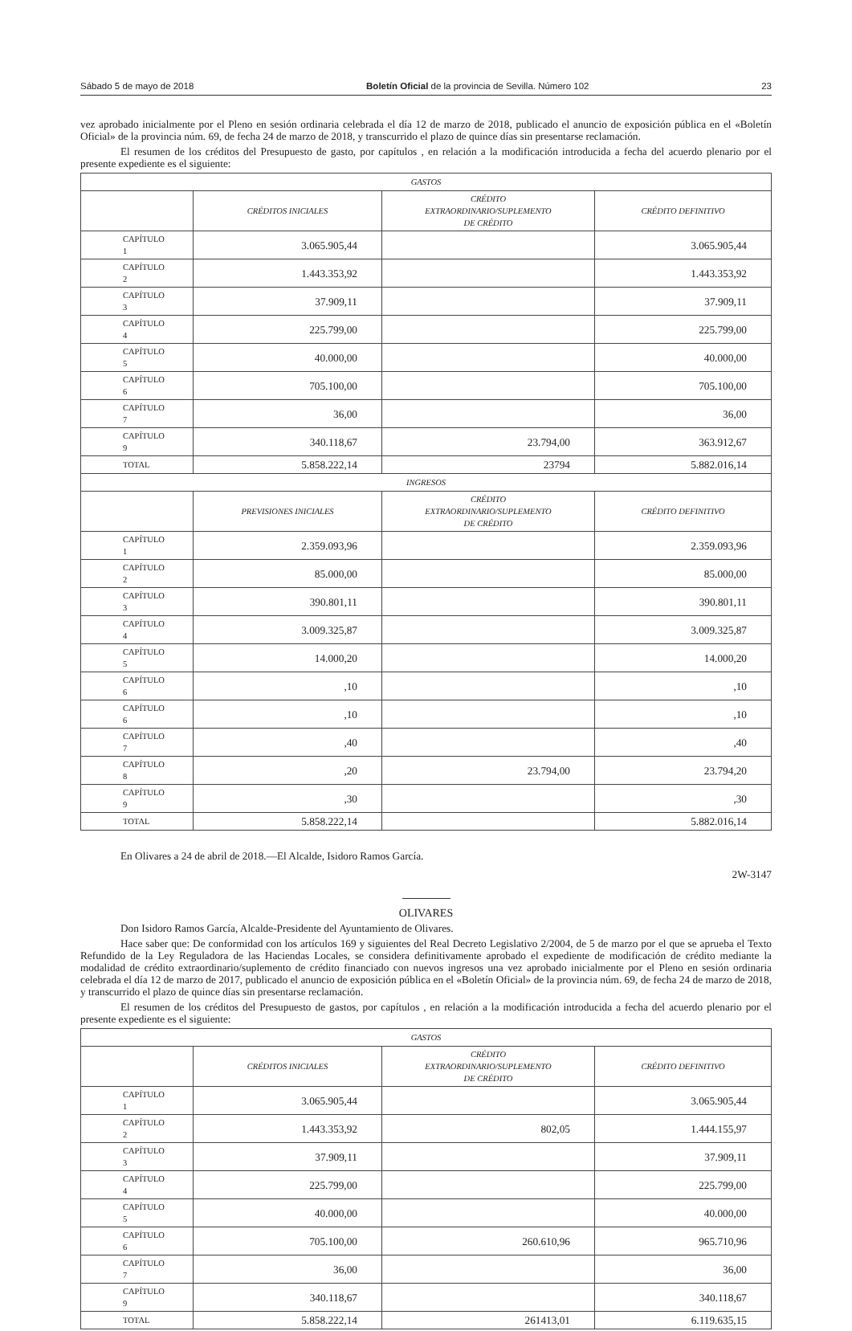Sábado 5 de mayo de 2018 Boletín Oficial de la provincia de Sevilla. Número 102 23
vez aprobado inicialmente por el Pleno en sesión ordinaria celebrada el día 12 de marzo de 2018, publicado el anuncio de exposición pública en el «Boletín Oficial» de la provincia núm. 69, de fecha 24 de marzo de 2018, y transcurrido el plazo de quince días sin presentarse reclamación.
El resumen de los créditos del Presupuesto de gasto, por capítulos , en relación a la modificación introducida a fecha del acuerdo plenario por el presente expediente es el siguiente:
| GASTOS | | | |
| --- | --- | --- | --- |
| | CRÉDITOS INICIALES | CRÉDITO EXTRAORDINARIO/SUPLEMENTO DE CRÉDITO | CRÉDITO DEFINITIVO |
| CAPÍTULO 1 | 3.065.905,44 | | 3.065.905,44 |
| CAPÍTULO 2 | 1.443.353,92 | | 1.443.353,92 |
| CAPÍTULO 3 | 37.909,11 | | 37.909,11 |
| CAPÍTULO 4 | 225.799,00 | | 225.799,00 |
| CAPÍTULO 5 | 40.000,00 | | 40.000,00 |
| CAPÍTULO 6 | 705.100,00 | | 705.100,00 |
| CAPÍTULO 7 | 36,00 | | 36,00 |
| CAPÍTULO 9 | 340.118,67 | 23.794,00 | 363.912,67 |
| TOTAL | 5.858.222,14 | 23794 | 5.882.016,14 |
| INGRESOS | | | |
| | PREVISIONES INICIALES | CRÉDITO EXTRAORDINARIO/SUPLEMENTO DE CRÉDITO | CRÉDITO DEFINITIVO |
| CAPÍTULO 1 | 2.359.093,96 | | 2.359.093,96 |
| CAPÍTULO 2 | 85.000,00 | | 85.000,00 |
| CAPÍTULO 3 | 390.801,11 | | 390.801,11 |
| CAPÍTULO 4 | 3.009.325,87 | | 3.009.325,87 |
| CAPÍTULO 5 | 14.000,20 | | 14.000,20 |
| CAPÍTULO 6 | ,10 | | ,10 |
| CAPÍTULO 6 | ,10 | | ,10 |
| CAPÍTULO 7 | ,40 | | ,40 |
| CAPÍTULO 8 | ,20 | 23.794,00 | 23.794,20 |
| CAPÍTULO 9 | ,30 | | ,30 |
| TOTAL | 5.858.222,14 | | 5.882.016,14 |
En Olivares a 24 de abril de 2018.—El Alcalde, Isidoro Ramos García.
2W-3147
OLIVARES
Don Isidoro Ramos García, Alcalde-Presidente del Ayuntamiento de Olivares.
Hace saber que: De conformidad con los artículos 169 y siguientes del Real Decreto Legislativo 2/2004, de 5 de marzo por el que se aprueba el Texto Refundido de la Ley Reguladora de las Haciendas Locales, se considera definitivamente aprobado el expediente de modificación de crédito mediante la modalidad de crédito extraordinario/suplemento de crédito financiado con nuevos ingresos una vez aprobado inicialmente por el Pleno en sesión ordinaria celebrada el día 12 de marzo de 2017, publicado el anuncio de exposición pública en el «Boletín Oficial» de la provincia núm. 69, de fecha 24 de marzo de 2018, y transcurrido el plazo de quince días sin presentarse reclamación.
El resumen de los créditos del Presupuesto de gastos, por capítulos , en relación a la modificación introducida a fecha del acuerdo plenario por el presente expediente es el siguiente:
| GASTOS | | | |
| --- | --- | --- | --- |
| | CRÉDITOS INICIALES | CRÉDITO EXTRAORDINARIO/SUPLEMENTO DE CRÉDITO | CRÉDITO DEFINITIVO |
| CAPÍTULO 1 | 3.065.905,44 | | 3.065.905,44 |
| CAPÍTULO 2 | 1.443.353,92 | 802,05 | 1.444.155,97 |
| CAPÍTULO 3 | 37.909,11 | | 37.909,11 |
| CAPÍTULO 4 | 225.799,00 | | 225.799,00 |
| CAPÍTULO 5 | 40.000,00 | | 40.000,00 |
| CAPÍTULO 6 | 705.100,00 | 260.610,96 | 965.710,96 |
| CAPÍTULO 7 | 36,00 | | 36,00 |
| CAPÍTULO 9 | 340.118,67 | | 340.118,67 |
| TOTAL | 5.858.222,14 | 261413,01 | 6.119.635,15 |